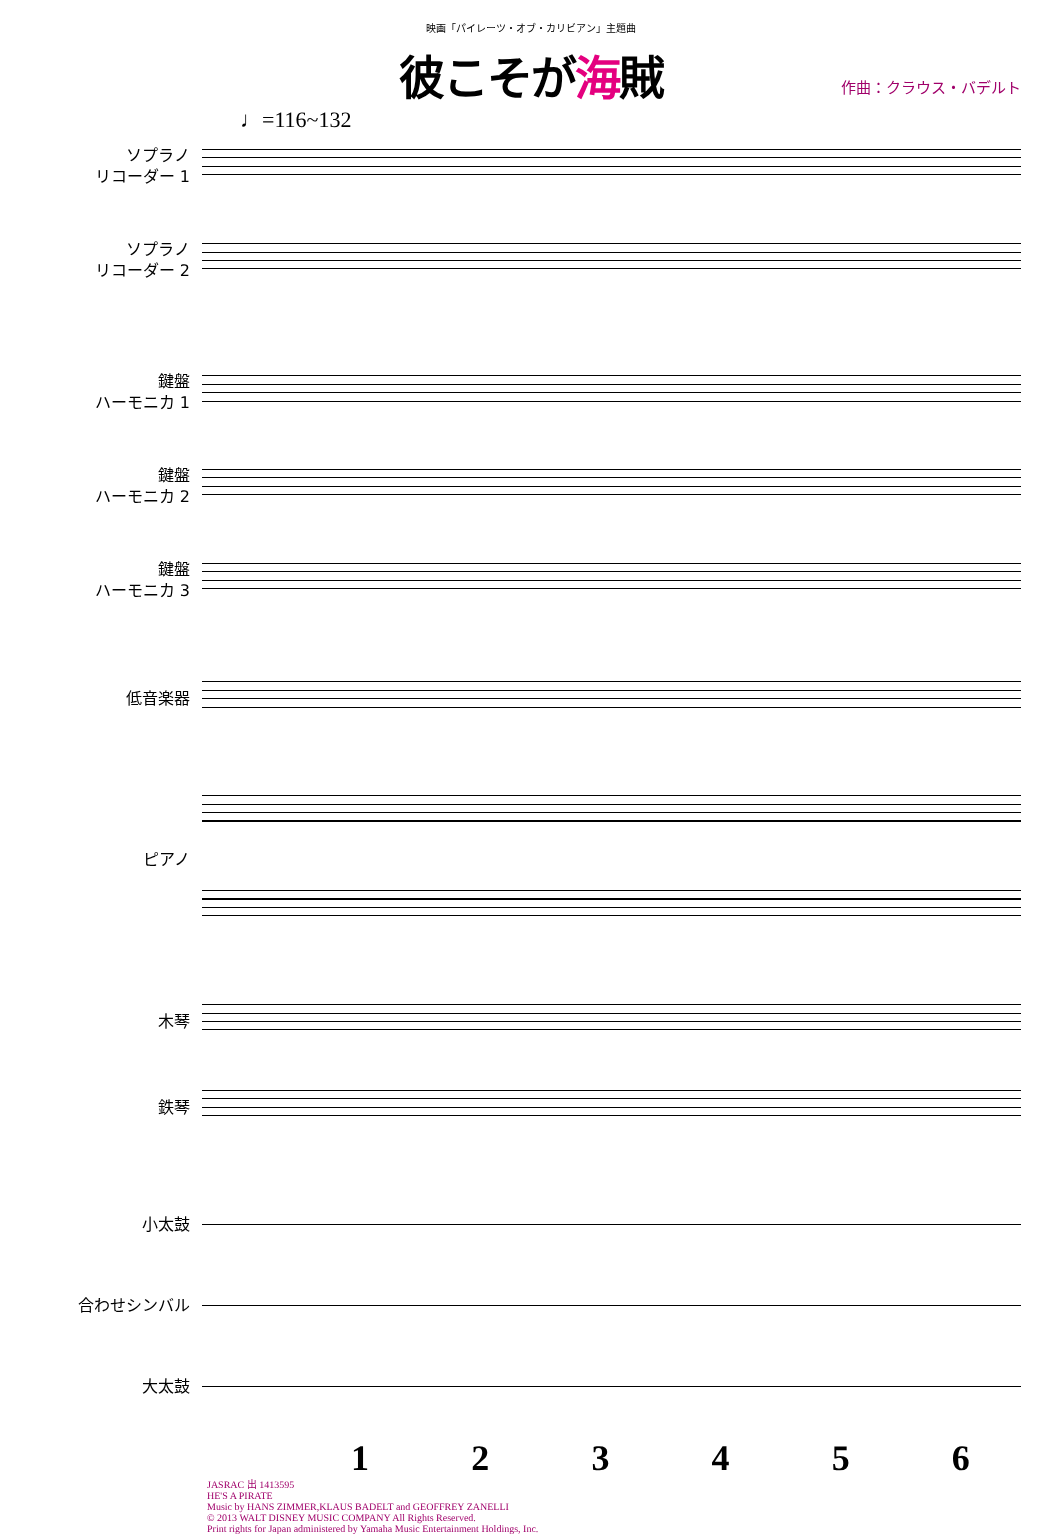映画「パイレーツ・オブ・カリビアン」主題曲
彼こそが海賊
作曲：クラウス・バデルト
♩=116~132
ソプラノ
リコーダー 1
ソプラノ
リコーダー 2
鍵盤
ハーモニカ 1
鍵盤
ハーモニカ 2
鍵盤
ハーモニカ 3
低音楽器
ピアノ
木琴
鉄琴
小太鼓
合わせシンバル
大太鼓
1 2 3 4 5 6
JASRAC 出 1413595
HE'S A PIRATE
Music by HANS ZIMMER,KLAUS BADELT and GEOFFREY ZANELLI
© 2013 WALT DISNEY MUSIC COMPANY All Rights Reserved.
Print rights for Japan administered by Yamaha Music Entertainment Holdings, Inc.